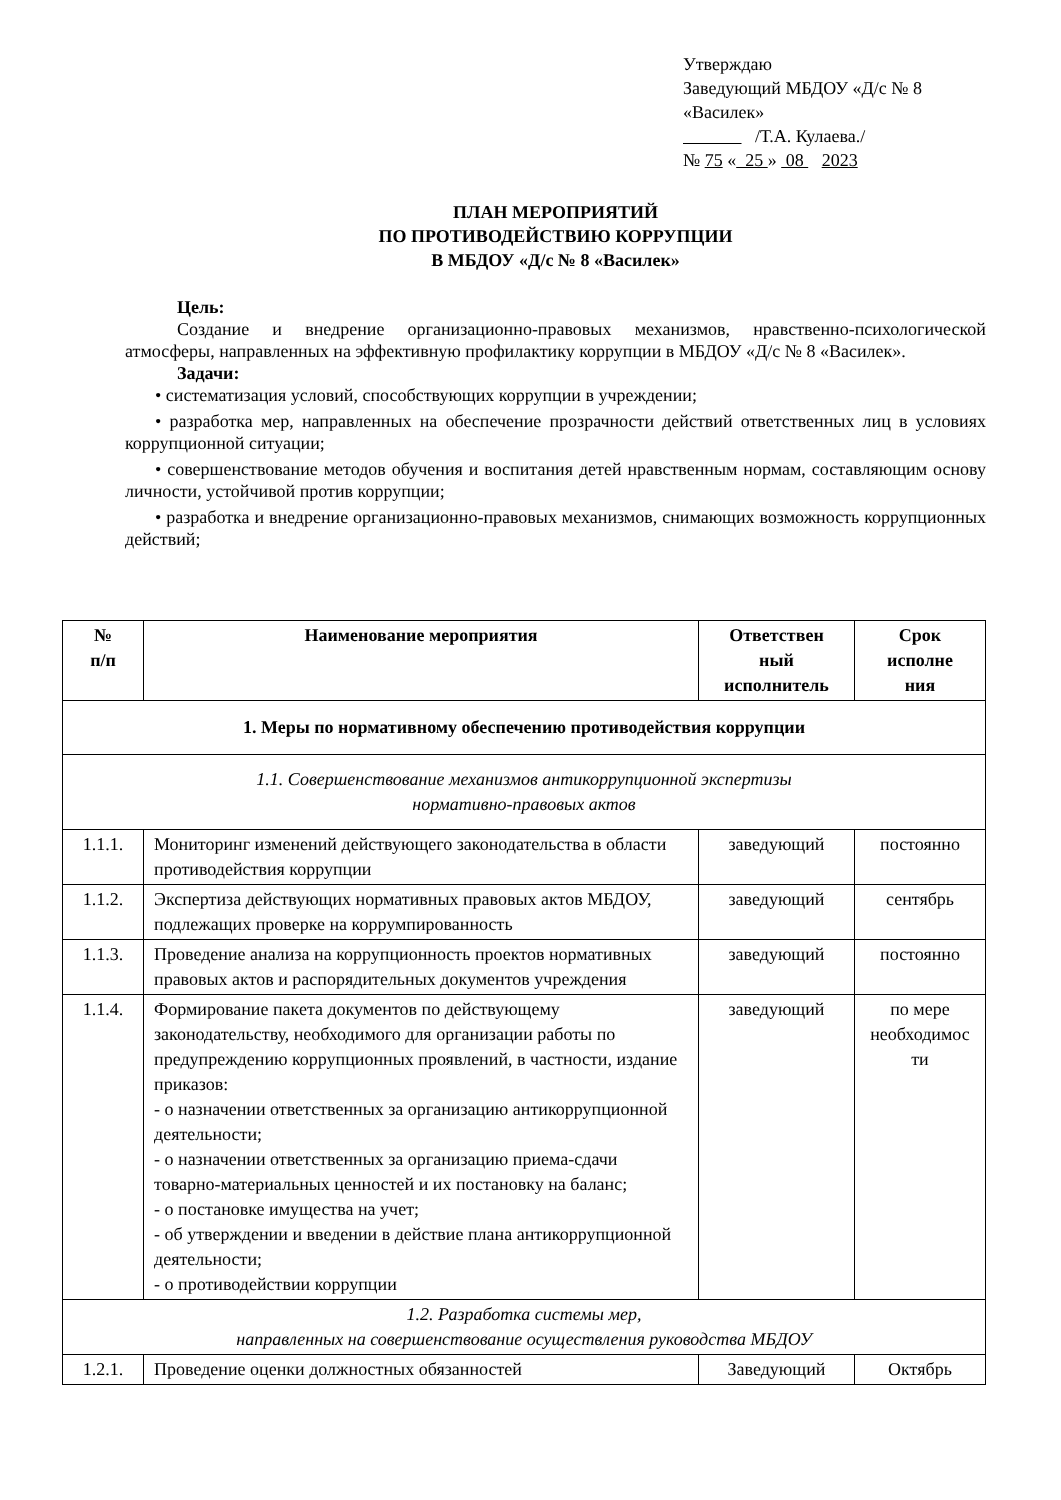Утверждаю
Заведующий МБДОУ «Д/с № 8
«Василек»
/Т.А. Кулаева./
№ 75 « 25 » 08 2023
ПЛАН МЕРОПРИЯТИЙ
ПО ПРОТИВОДЕЙСТВИЮ КОРРУПЦИИ
В МБДОУ «Д/с № 8 «Василек»
Цель:
Создание и внедрение организационно-правовых механизмов, нравственно-психологической атмосферы, направленных на эффективную профилактику коррупции в МБДОУ «Д/с № 8 «Василек».
Задачи:
• систематизация условий, способствующих коррупции в учреждении;
• разработка мер, направленных на обеспечение прозрачности действий ответственных лиц в условиях коррупционной ситуации;
• совершенствование методов обучения и воспитания детей нравственным нормам, составляющим основу личности, устойчивой против коррупции;
• разработка и внедрение организационно-правовых механизмов, снимающих возможность коррупционных действий;
| № п/п | Наименование мероприятия | Ответствен ный исполнитель | Срок исполне ния |
| --- | --- | --- | --- |
| 1. Меры по нормативному обеспечению противодействия коррупции | | | |
| 1.1. Совершенствование механизмов антикоррупционной экспертизы нормативно-правовых актов | | | |
| 1.1.1. | Мониторинг изменений действующего законодательства в области противодействия коррупции | заведующий | постоянно |
| 1.1.2. | Экспертиза действующих нормативных правовых актов МБДОУ, подлежащих проверке на коррумпированность | заведующий | сентябрь |
| 1.1.3. | Проведение анализа на коррупционность проектов нормативных правовых актов и распорядительных документов учреждения | заведующий | постоянно |
| 1.1.4. | Формирование пакета документов по действующему законодательству, необходимого для организации работы по предупреждению коррупционных проявлений, в частности, издание приказов: - о назначении ответственных за организацию антикоррупционной деятельности; - о назначении ответственных за организацию приема-сдачи товарно-материальных ценностей и их постановку на баланс; - о постановке имущества на учет; - об утверждении и введении в действие плана антикоррупционной деятельности; - о противодействии коррупции | заведующий | по мере необходимос ти |
| 1.2. Разработка системы мер, направленных на совершенствование осуществления руководства МБДОУ | | | |
| 1.2.1. | Проведение оценки должностных обязанностей | Заведующий | Октябрь |